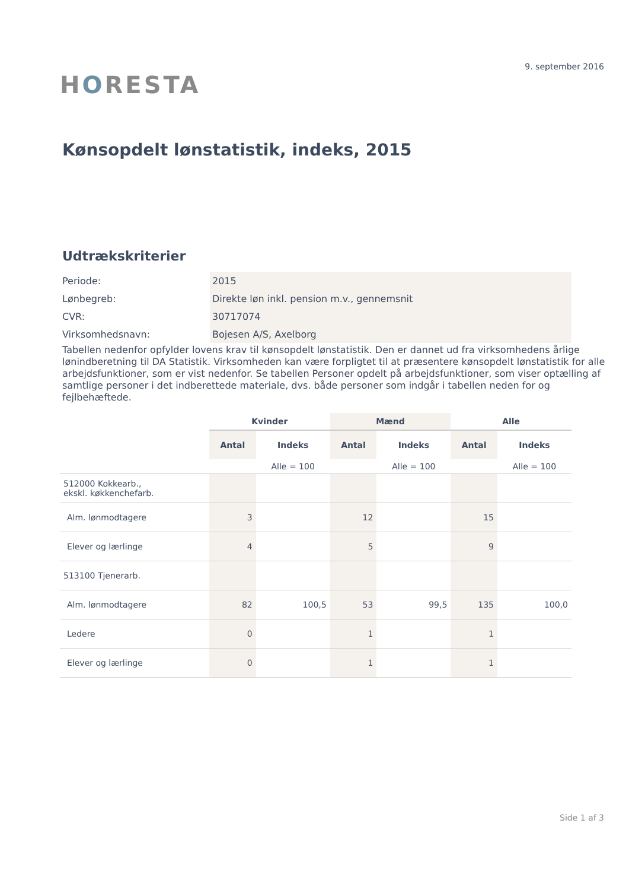HORESTA
9. september 2016
Kønsopdelt lønstatistik, indeks, 2015
Udtrækskriterier
| Periode: | 2015 |
| Lønbegreb: | Direkte løn inkl. pension m.v., gennemsnit |
| CVR: | 30717074 |
| Virksomhedsnavn: | Bojesen A/S, Axelborg |
Tabellen nedenfor opfylder lovens krav til kønsopdelt lønstatistik. Den er dannet ud fra virksomhedens årlige lønindberetning til DA Statistik. Virksomheden kan være forpligtet til at præsentere kønsopdelt lønstatistik for alle arbejdsfunktioner, som er vist nedenfor. Se tabellen Personer opdelt på arbejdsfunktioner, som viser optælling af samtlige personer i det indberettede materiale, dvs. både personer som indgår i tabellen neden for og fejlbehæftede.
| | Kvinder | | Mænd | | Alle | |
| --- | --- | --- | --- | --- | --- | --- |
| | Antal | Indeks | Antal | Indeks | Antal | Indeks |
| | | Alle = 100 | | Alle = 100 | | Alle = 100 |
| 512000 Kokkearb., ekskl. køkkenchefarb. | | | | | | |
| Alm. lønmodtagere | 3 | | 12 | | 15 | |
| Elever og lærlinge | 4 | | 5 | | 9 | |
| 513100 Tjenerarb. | | | | | | |
| Alm. lønmodtagere | 82 | 100,5 | 53 | 99,5 | 135 | 100,0 |
| Ledere | 0 | | 1 | | 1 | |
| Elever og lærlinge | 0 | | 1 | | 1 | |
Side 1 af 3